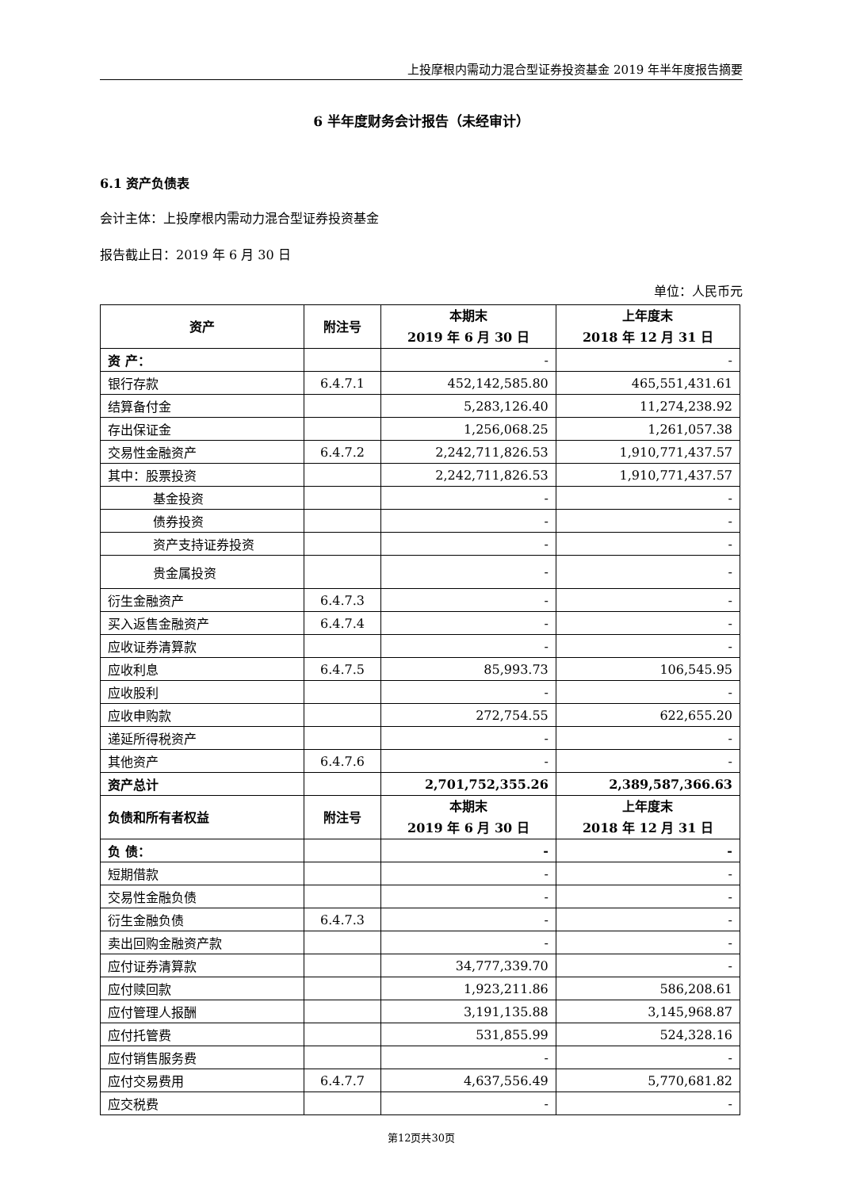上投摩根内需动力混合型证券投资基金 2019 年半年度报告摘要
6 半年度财务会计报告（未经审计）
6.1 资产负债表
会计主体：上投摩根内需动力混合型证券投资基金
报告截止日：2019 年 6 月 30 日
单位：人民币元
| 资产 | 附注号 | 本期末 2019 年 6 月 30 日 | 上年度末 2018 年 12 月 31 日 |
| --- | --- | --- | --- |
| 资 产： | | - | - |
| 银行存款 | 6.4.7.1 | 452,142,585.80 | 465,551,431.61 |
| 结算备付金 | | 5,283,126.40 | 11,274,238.92 |
| 存出保证金 | | 1,256,068.25 | 1,261,057.38 |
| 交易性金融资产 | 6.4.7.2 | 2,242,711,826.53 | 1,910,771,437.57 |
| 其中：股票投资 | | 2,242,711,826.53 | 1,910,771,437.57 |
| 基金投资 | | - | - |
| 债券投资 | | - | - |
| 资产支持证券投资 | | - | - |
| 贵金属投资 | | - | - |
| 衍生金融资产 | 6.4.7.3 | - | - |
| 买入返售金融资产 | 6.4.7.4 | - | - |
| 应收证券清算款 | | - | - |
| 应收利息 | 6.4.7.5 | 85,993.73 | 106,545.95 |
| 应收股利 | | - | - |
| 应收申购款 | | 272,754.55 | 622,655.20 |
| 递延所得税资产 | | - | - |
| 其他资产 | 6.4.7.6 | - | - |
| 资产总计 | | 2,701,752,355.26 | 2,389,587,366.63 |
| 负债和所有者权益 | 附注号 | 本期末 2019 年 6 月 30 日 | 上年度末 2018 年 12 月 31 日 |
| 负 债： | | - | - |
| 短期借款 | | - | - |
| 交易性金融负债 | | - | - |
| 衍生金融负债 | 6.4.7.3 | - | - |
| 卖出回购金融资产款 | | - | - |
| 应付证券清算款 | | 34,777,339.70 | - |
| 应付赎回款 | | 1,923,211.86 | 586,208.61 |
| 应付管理人报酬 | | 3,191,135.88 | 3,145,968.87 |
| 应付托管费 | | 531,855.99 | 524,328.16 |
| 应付销售服务费 | | - | - |
| 应付交易费用 | 6.4.7.7 | 4,637,556.49 | 5,770,681.82 |
| 应交税费 | | - | - |
第12页共30页